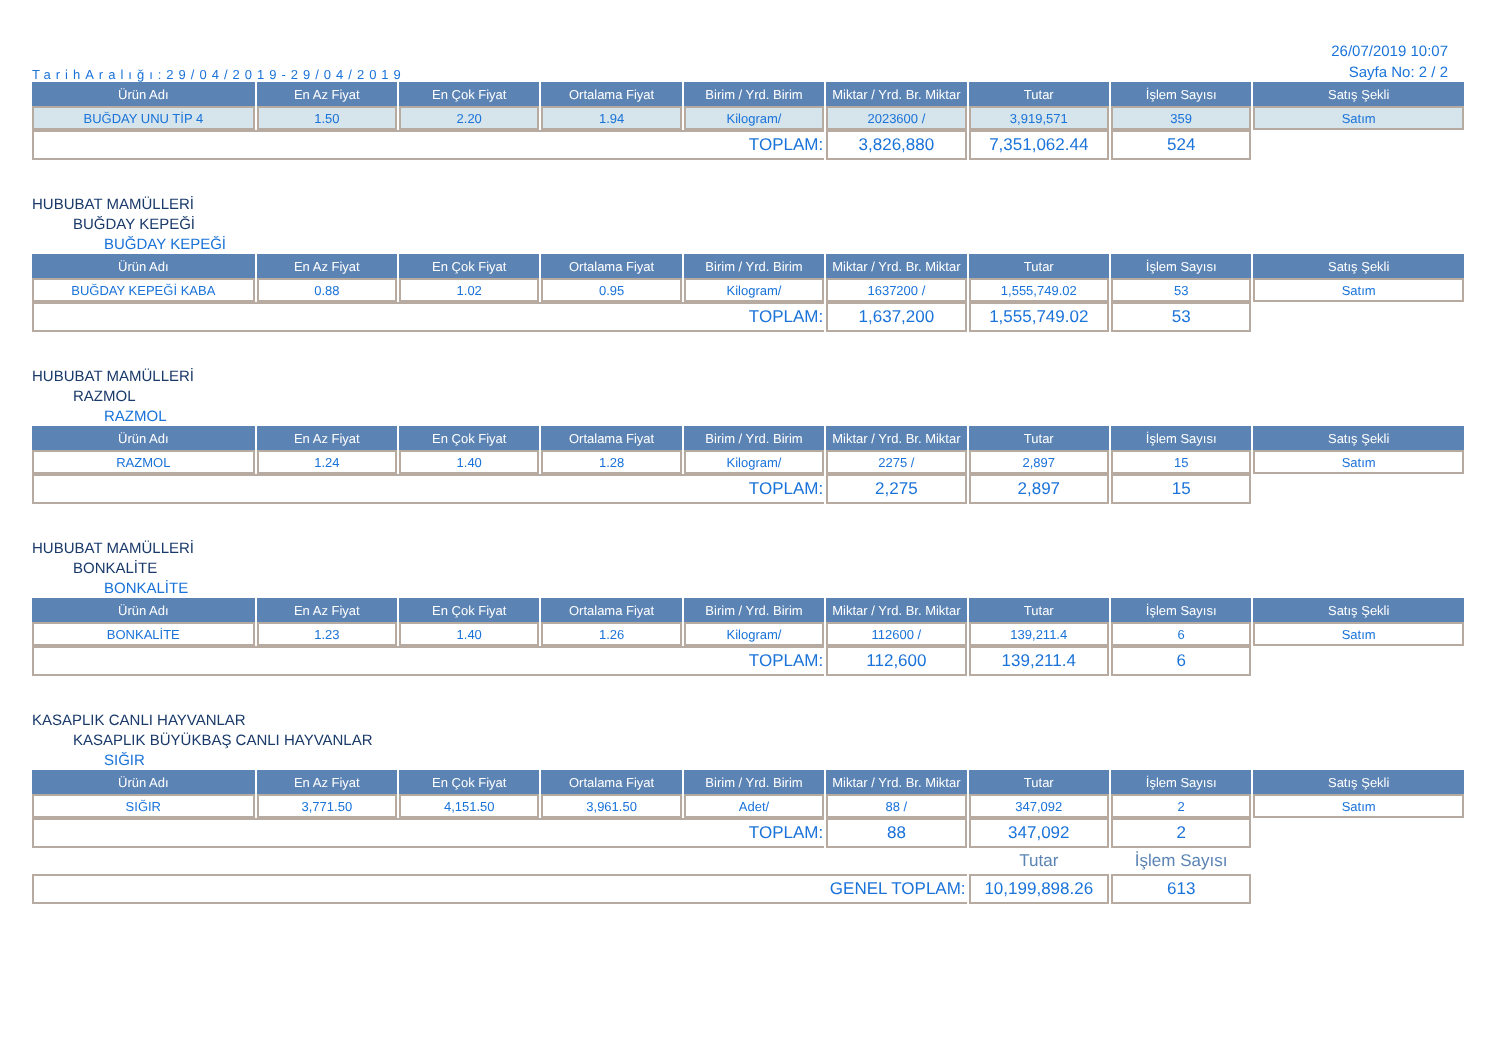TarihAralığı:29/04/2019-29/04/2019
26/07/2019 10:07
Sayfa No: 2 / 2
| Ürün Adı | En Az Fiyat | En Çok Fiyat | Ortalama Fiyat | Birim / Yrd. Birim | Miktar / Yrd. Br. Miktar | Tutar | İşlem Sayısı | Satış Şekli |
| --- | --- | --- | --- | --- | --- | --- | --- | --- |
| BUĞDAY UNU TİP 4 | 1.50 | 2.20 | 1.94 | Kilogram/ | 2023600 / | 3,919,571 | 359 | Satım |
| TOPLAM: | | | | | 3,826,880 | 7,351,062.44 | 524 | |
HUBUBAT MAMÜLLERİ
BUĞDAY KEPEĞİ
BUĞDAY KEPEĞİ
| Ürün Adı | En Az Fiyat | En Çok Fiyat | Ortalama Fiyat | Birim / Yrd. Birim | Miktar / Yrd. Br. Miktar | Tutar | İşlem Sayısı | Satış Şekli |
| --- | --- | --- | --- | --- | --- | --- | --- | --- |
| BUĞDAY KEPEĞİ KABA | 0.88 | 1.02 | 0.95 | Kilogram/ | 1637200 / | 1,555,749.02 | 53 | Satım |
| TOPLAM: | | | | | 1,637,200 | 1,555,749.02 | 53 | |
HUBUBAT MAMÜLLERİ
RAZMOL
RAZMOL
| Ürün Adı | En Az Fiyat | En Çok Fiyat | Ortalama Fiyat | Birim / Yrd. Birim | Miktar / Yrd. Br. Miktar | Tutar | İşlem Sayısı | Satış Şekli |
| --- | --- | --- | --- | --- | --- | --- | --- | --- |
| RAZMOL | 1.24 | 1.40 | 1.28 | Kilogram/ | 2275 / | 2,897 | 15 | Satım |
| TOPLAM: | | | | | 2,275 | 2,897 | 15 | |
HUBUBAT MAMÜLLERİ
BONKALİTE
BONKALİTE
| Ürün Adı | En Az Fiyat | En Çok Fiyat | Ortalama Fiyat | Birim / Yrd. Birim | Miktar / Yrd. Br. Miktar | Tutar | İşlem Sayısı | Satış Şekli |
| --- | --- | --- | --- | --- | --- | --- | --- | --- |
| BONKALİTE | 1.23 | 1.40 | 1.26 | Kilogram/ | 112600 / | 139,211.4 | 6 | Satım |
| TOPLAM: | | | | | 112,600 | 139,211.4 | 6 | |
KASAPLIK CANLI HAYVANLAR
KASAPLIK BÜYÜKBAŞ CANLI HAYVANLAR
SIĞIR
| Ürün Adı | En Az Fiyat | En Çok Fiyat | Ortalama Fiyat | Birim / Yrd. Birim | Miktar / Yrd. Br. Miktar | Tutar | İşlem Sayısı | Satış Şekli |
| --- | --- | --- | --- | --- | --- | --- | --- | --- |
| SIĞIR | 3,771.50 | 4,151.50 | 3,961.50 | Adet/ | 88 / | 347,092 | 2 | Satım |
| TOPLAM: | | | | | 88 | 347,092 | 2 | |
| | | | | | | Tutar | İşlem Sayısı | |
| GENEL TOPLAM: | | | | | | 10,199,898.26 | 613 | |